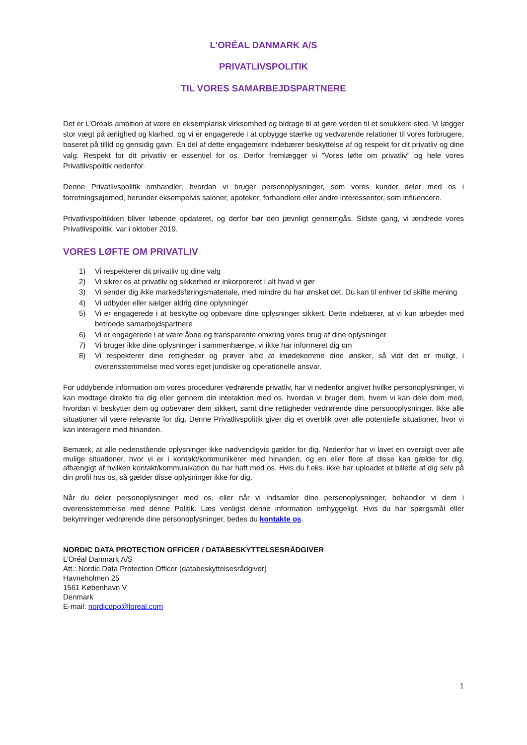L'ORÉAL DANMARK A/S
PRIVATLIVSPOLITIK
TIL VORES SAMARBEJDSPARTNERE
Det er L’Oréals ambition at være en eksemplarisk virksomhed og bidrage til at gøre verden til et smukkere sted. Vi lægger stor vægt på ærlighed og klarhed, og vi er engagerede i at opbygge stærke og vedvarende relationer til vores forbrugere, baseret på tillid og gensidig gavn. En del af dette engagement indebærer beskyttelse af og respekt for dit privatliv og dine valg. Respekt for dit privatliv er essentiel for os. Derfor fremlægger vi ”Vores løfte om privatliv” og hele vores Privatlivspolitik nedenfor.
Denne Privatlivspolitik omhandler, hvordan vi bruger personoplysninger, som vores kunder deler med os i forretningsøjemed, herunder eksempelvis saloner, apoteker, forhandlere eller andre interessenter, som influencere.
Privatlivspolitikken bliver løbende opdateret, og derfor bør den jævnligt gennemgås. Sidste gang, vi ændrede vores Privatlivspolitik, var i oktober 2019.
VORES LØFTE OM PRIVATLIV
1) Vi respekterer dit privatliv og dine valg
2) Vi sikrer os at privatliv og sikkerhed er inkorporeret i alt hvad vi gør
3) Vi sender dig ikke markedsføringsmateriale, med mindre du har ønsket det. Du kan til enhver tid skifte mening
4) Vi udbyder eller sælger aldrig dine oplysninger
5) Vi er engagerede i at beskytte og opbevare dine oplysninger sikkert. Dette indebærer, at vi kun arbejder med betroede samarbejdspartnere
6) Vi er engagerede i at være åbne og transparente omkring vores brug af dine oplysninger
7) Vi bruger ikke dine oplysninger i sammenhænge, vi ikke har informeret dig om
8) Vi respekterer dine rettigheder og prøver altid at imødekomme dine ønsker, så vidt det er muligt, i overensstemmelse med vores eget juridiske og operationelle ansvar.
For uddybende information om vores procedurer vedrørende privatliv, har vi nedenfor angivet hvilke personoplysninger, vi kan modtage direkte fra dig eller gennem din interaktion med os, hvordan vi bruger dem, hvem vi kan dele dem med, hvordan vi beskytter dem og opbevarer dem sikkert, samt dine rettigheder vedrørende dine personoplysninger. Ikke alle situationer vil være relevante for dig. Denne Privatlivspolitik giver dig et overblik over alle potentielle situationer, hvor vi kan interagere med hinanden.
Bemærk, at alle nedenstående oplysninger ikke nødvendigvis gælder for dig. Nedenfor har vi lavet en oversigt over alle mulige situationer, hvor vi er i kontakt/kommunikerer med hinanden, og en eller flere af disse kan gælde for dig, afhængigt af hvilken kontakt/kommunikation du har haft med os. Hvis du f.eks. ikke har uploadet et billede af dig selv på din profil hos os, så gælder disse oplysninger ikke for dig.
Når du deler personoplysninger med os, eller når vi indsamler dine personoplysninger, behandler vi dem i overensstemmelse med denne Politik. Læs venligst denne information omhyggeligt. Hvis du har spørgsmål eller bekymringer vedrørende dine personoplysninger, bedes du kontakte os.
NORDIC DATA PROTECTION OFFICER / DATABESKYTTELSESRÅDGIVER
L’Oréal Danmark A/S
Att.: Nordic Data Protection Officer (databeskyttelsesrådgiver)
Havneholmen 25
1561 København V
Denmark
E-mail: nordicdpo@loreal.com
1